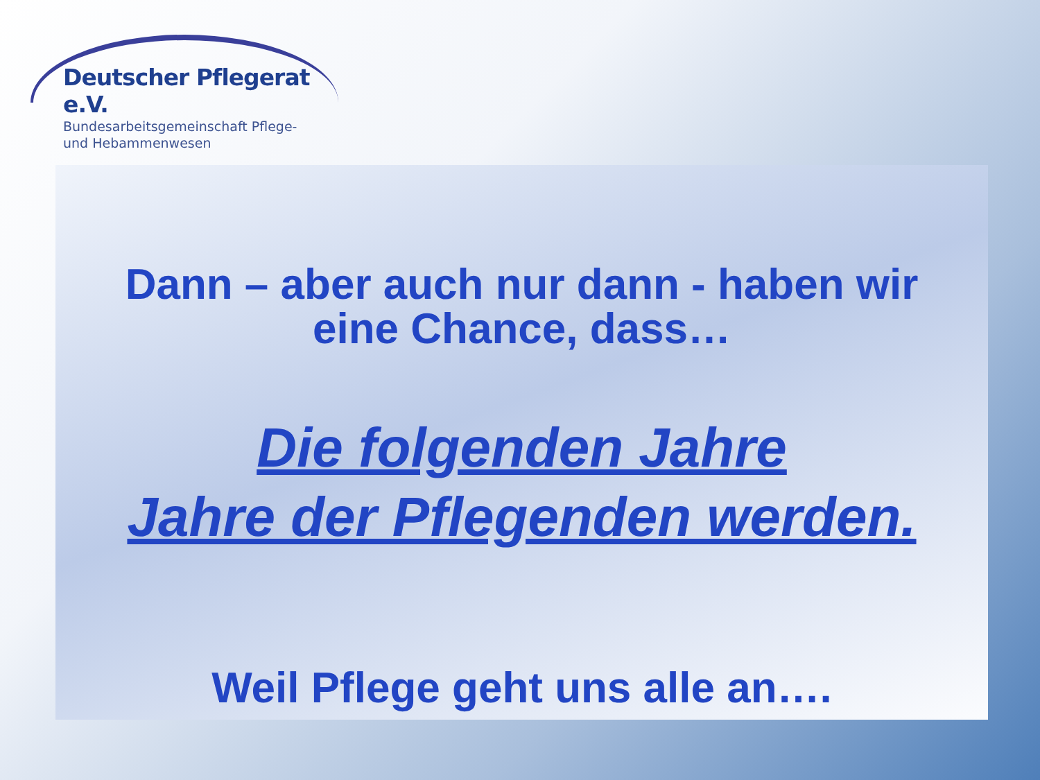Deutscher Pflegerat e.V.
Bundesarbeitsgemeinschaft Pflege-
und Hebammenwesen
Dann – aber auch nur dann - haben wir
eine Chance, dass…
Die folgenden Jahre
Jahre der Pflegenden werden.
Weil Pflege geht uns alle an….